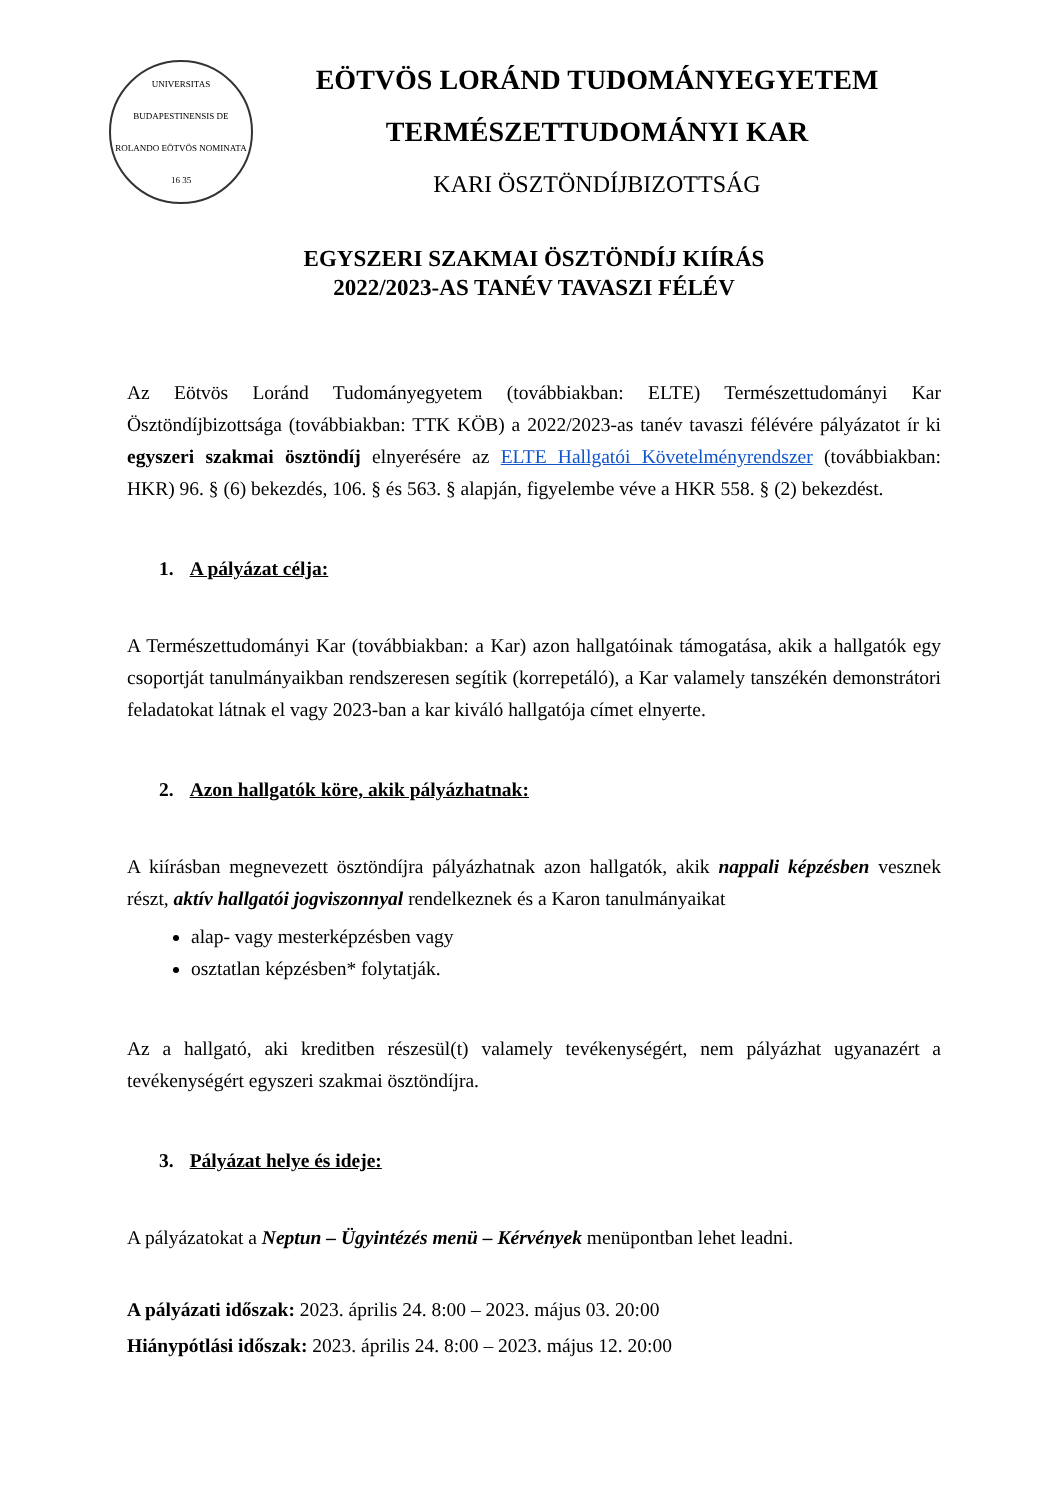UNIVERSITAS BUDAPESTINENSIS DE ROLANDO EÖTVÖS NOMINATA
16 35
EÖTVÖS LORÁND TUDOMÁNYEGYETEM
TERMÉSZETTUDOMÁNYI KAR
KARI ÖSZTÖNDÍJBIZOTTSÁG
EGYSZERI SZAKMAI ÖSZTÖNDÍJ KIÍRÁS
2022/2023-AS TANÉV TAVASZI FÉLÉV
Az Eötvös Loránd Tudományegyetem (továbbiakban: ELTE) Természettudományi Kar Ösztöndíjbizottsága (továbbiakban: TTK KÖB) a 2022/2023-as tanév tavaszi félévére pályázatot ír ki egyszeri szakmai ösztöndíj elnyerésére az ELTE Hallgatói Követelményrendszer (továbbiakban: HKR) 96. § (6) bekezdés, 106. § és 563. § alapján, figyelembe véve a HKR 558. § (2) bekezdést.
1. A pályázat célja:
A Természettudományi Kar (továbbiakban: a Kar) azon hallgatóinak támogatása, akik a hallgatók egy csoportját tanulmányaikban rendszeresen segítik (korrepetáló), a Kar valamely tanszékén demonstrátori feladatokat látnak el vagy 2023-ban a kar kiváló hallgatója címet elnyerte.
2. Azon hallgatók köre, akik pályázhatnak:
A kiírásban megnevezett ösztöndíjra pályázhatnak azon hallgatók, akik nappali képzésben vesznek részt, aktív hallgatói jogviszonnyal rendelkeznek és a Karon tanulmányaikat
alap- vagy mesterképzésben vagy
osztatlan képzésben* folytatják.
Az a hallgató, aki kreditben részesül(t) valamely tevékenységért, nem pályázhat ugyanazért a tevékenységért egyszeri szakmai ösztöndíjra.
3. Pályázat helye és ideje:
A pályázatokat a Neptun – Ügyintézés menü – Kérvények menüpontban lehet leadni.
A pályázati időszak: 2023. április 24. 8:00 – 2023. május 03. 20:00
Hiánypótlási időszak: 2023. április 24. 8:00 – 2023. május 12. 20:00